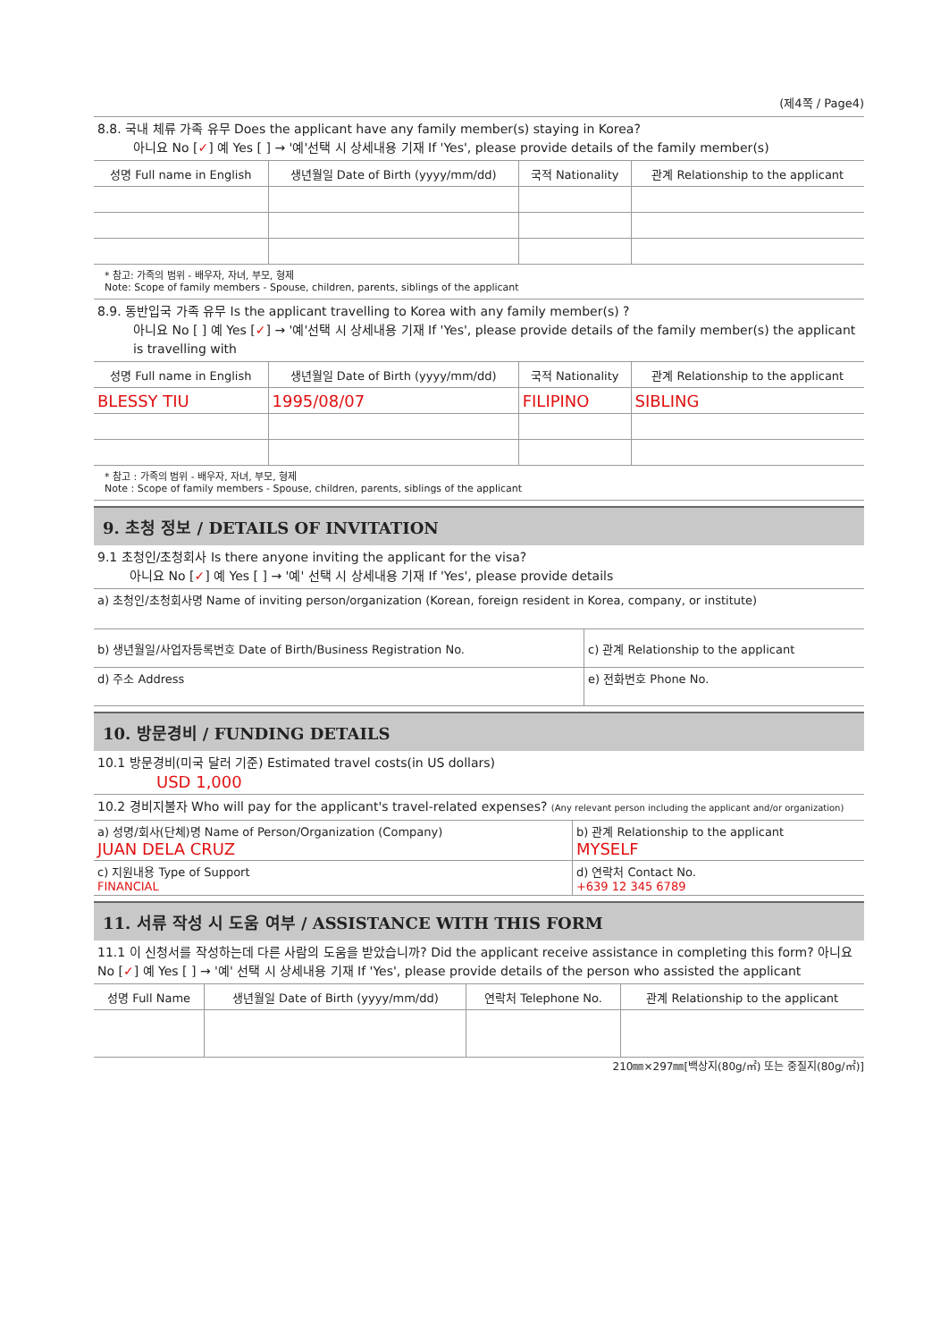(제4쪽 / Page4)
8.8. 국내 체류 가족 유무 Does the applicant have any family member(s) staying in Korea?
아니요 No [✓] 예 Yes [ ] → '예'선택 시 상세내용 기재 If 'Yes', please provide details of the family member(s)
| 성명 Full name in English | 생년월일 Date of Birth (yyyy/mm/dd) | 국적 Nationality | 관계 Relationship to the applicant |
| --- | --- | --- | --- |
* 참고: 가족의 범위 - 배우자, 자녀, 부모, 형제
Note: Scope of family members - Spouse, children, parents, siblings of the applicant
8.9. 동반입국 가족 유무 Is the applicant travelling to Korea with any family member(s) ?
아니요 No [ ] 예 Yes [✓] → '예'선택 시 상세내용 기재 If 'Yes', please provide details of the family member(s) the applicant is travelling with
| 성명 Full name in English | 생년월일 Date of Birth (yyyy/mm/dd) | 국적 Nationality | 관계 Relationship to the applicant |
| --- | --- | --- | --- |
| BLESSY TIU | 1995/08/07 | FILIPINO | SIBLING |
* 참고 : 가족의 범위 - 배우자, 자녀, 부모, 형제
Note : Scope of family members - Spouse, children, parents, siblings of the applicant
9. 초청 정보 / DETAILS OF INVITATION
9.1 초청인/초청회사 Is there anyone inviting the applicant for the visa?
아니요 No [✓] 예 Yes [ ] → '예' 선택 시 상세내용 기재 If 'Yes', please provide details
| a) 초청인/초청회사명 Name of inviting person/organization (Korean, foreign resident in Korea, company, or institute) | |
| b) 생년월일/사업자등록번호 Date of Birth/Business Registration No. | c) 관계 Relationship to the applicant |
| d) 주소 Address | e) 전화번호 Phone No. |
10. 방문경비 / FUNDING DETAILS
10.1 방문경비(미국 달러 기준) Estimated travel costs(in US dollars)
USD 1,000
10.2 경비지불자 Who will pay for the applicant's travel-related expenses? (Any relevant person including the applicant and/or organization)
| a) 성명/회사(단체)명 Name of Person/Organization (Company) JUAN DELA CRUZ | b) 관계 Relationship to the applicant MYSELF |
| c) 지원내용 Type of Support FINANCIAL | d) 연락처 Contact No. +639 12 345 6789 |
11. 서류 작성 시 도움 여부 / ASSISTANCE WITH THIS FORM
11.1 이 신청서를 작성하는데 다른 사람의 도움을 받았습니까? Did the applicant receive assistance in completing this form? 아니요 No [✓] 예 Yes [ ] → '예' 선택 시 상세내용 기재 If 'Yes', please provide details of the person who assisted the applicant
| 성명 Full Name | 생년월일 Date of Birth (yyyy/mm/dd) | 연락처 Telephone No. | 관계 Relationship to the applicant |
| --- | --- | --- | --- |
210㎜×297㎜[백상지(80g/㎡) 또는 중질지(80g/㎡)]